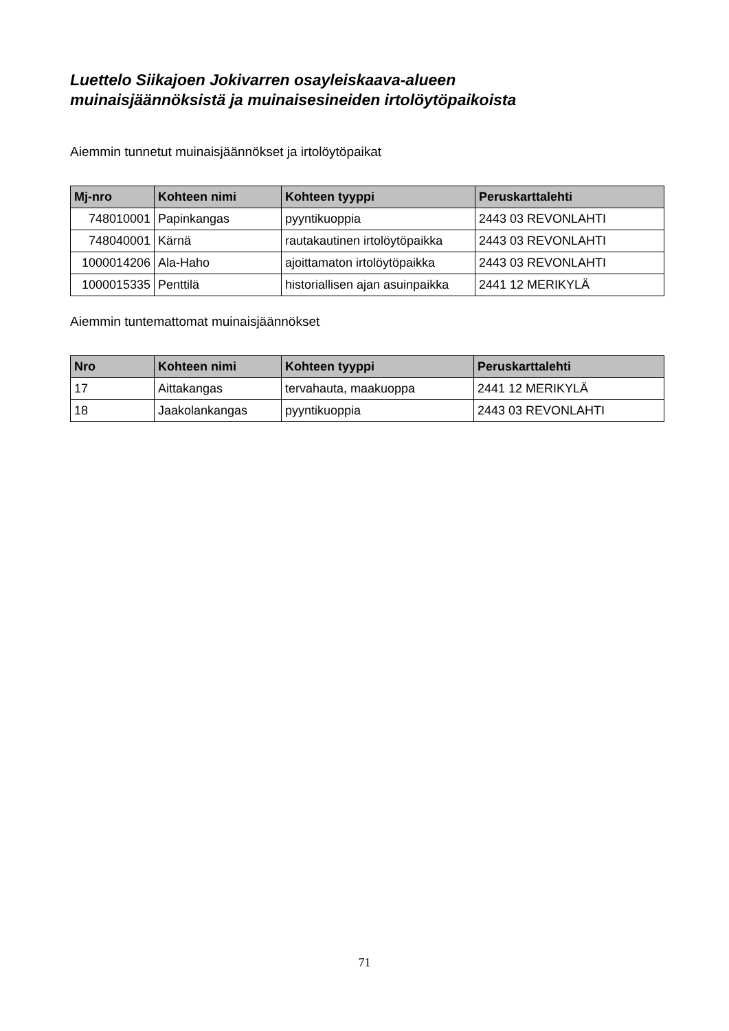Luettelo Siikajoen Jokivarren osayleiskaava-alueen
muinaisjäännöksistä ja muinaisesineiden irtolöytöpaikoista
Aiemmin tunnetut muinaisjäännökset ja irtolöytöpaikat
| Mj-nro | Kohteen nimi | Kohteen tyyppi | Peruskarttalehti |
| --- | --- | --- | --- |
| 748010001 | Papinkangas | pyyntikuoppia | 2443 03 REVONLAHTI |
| 748040001 | Kärnä | rautakautinen irtolöytöpaikka | 2443 03 REVONLAHTI |
| 1000014206 | Ala-Haho | ajoittamaton irtolöytöpaikka | 2443 03 REVONLAHTI |
| 1000015335 | Penttilä | historiallisen ajan asuinpaikka | 2441 12 MERIKYLÄ |
Aiemmin tuntemattomat muinaisjäännökset
| Nro | Kohteen nimi | Kohteen tyyppi | Peruskarttalehti |
| --- | --- | --- | --- |
| 17 | Aittakangas | tervahauta, maakuoppa | 2441 12 MERIKYLÄ |
| 18 | Jaakolankangas | pyyntikuoppia | 2443 03 REVONLAHTI |
71